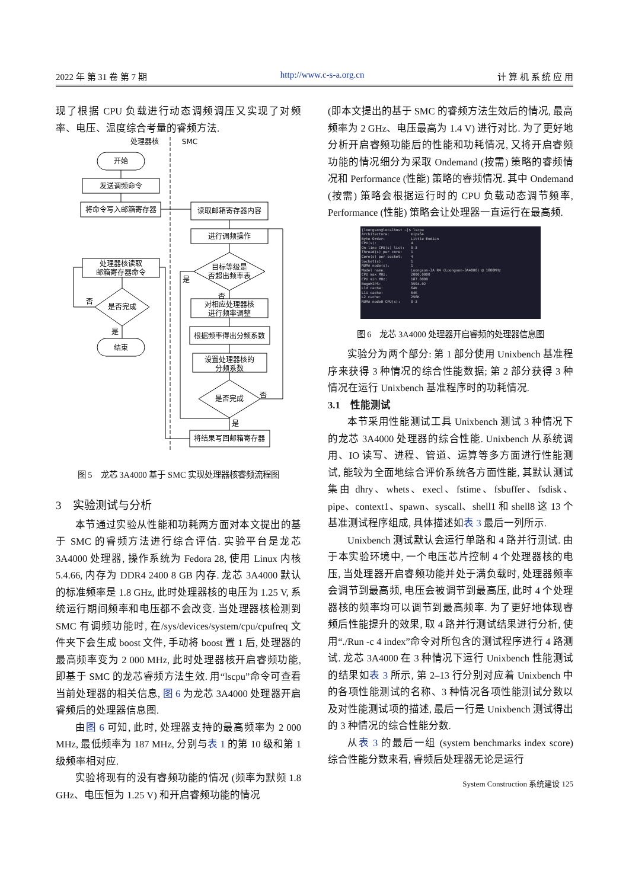2022 年 第 31 卷 第 7 期 http://www.c-s-a.org.cn 计 算 机 系 统 应 用
现了根据 CPU 负载进行动态调频调压又实现了对频率、电压、温度综合考量的睿频方法.
处理器核
SMC
开始
发送调频命令
将命令写入邮箱寄存器
读取邮箱寄存器内容
进行调频操作
目标等级是
否超出频率表
是
否
对相应处理器核
进行频率调整
根据频率得出分频系数
设置处理器核的
分频系数
是否完成
否
是
将结果写回邮箱寄存器
处理器核读取
邮箱寄存器命令
是否完成
否
是
结束
图 5　龙芯 3A4000 基于 SMC 实现处理器核睿频流程图
3　实验测试与分析
本节通过实验从性能和功耗两方面对本文提出的基于 SMC 的睿频方法进行综合评估. 实验平台是龙芯 3A4000 处理器, 操作系统为 Fedora 28, 使用 Linux 内核 5.4.66, 内存为 DDR4 2400 8 GB 内存. 龙芯 3A4000 默认的标准频率是 1.8 GHz, 此时处理器核的电压为 1.25 V, 系统运行期间频率和电压都不会改变. 当处理器核检测到 SMC 有调频功能时, 在/sys/devices/system/cpu/cpufreq 文件夹下会生成 boost 文件, 手动将 boost 置 1 后, 处理器的最高频率变为 2 000 MHz, 此时处理器核开启睿频功能, 即基于 SMC 的龙芯睿频方法生效. 用“lscpu”命令可查看当前处理器的相关信息, 图 6 为龙芯 3A4000 处理器开启睿频后的处理器信息图.
由图 6 可知, 此时, 处理器支持的最高频率为 2 000 MHz, 最低频率为 187 MHz, 分别与表 1 的第 10 级和第 1 级频率相对应.
实验将现有的没有睿频功能的情况 (频率为默频 1.8 GHz、电压恒为 1.25 V) 和开启睿频功能的情况
(即本文提出的基于 SMC 的睿频方法生效后的情况, 最高频率为 2 GHz、电压最高为 1.4 V) 进行对比. 为了更好地分析开启睿频功能后的性能和功耗情况, 又将开启睿频功能的情况细分为采取 Ondemand (按需) 策略的睿频情况和 Performance (性能) 策略的睿频情况. 其中 Ondemand (按需) 策略会根据运行时的 CPU 负载动态调节频率, Performance (性能) 策略会让处理器一直运行在最高频.
[loongson@localhost ~]$ lscpu Architecture: mips64 Byte Order: Little Endian CPU(s): 4 On-line CPU(s) list: 0-3 Thread(s) per core: 1 Core(s) per socket: 4 Socket(s): 1 NUMA node(s): 1 Model name: Loongson-3A R4 (Loongson-3A4000) @ 1800MHz CPU max MHz: 2000.0000 CPU min MHz: 187.0000 BogoMIPS: 3594.02 L1d cache: 64K L1i cache: 64K L2 cache: 256K NUMA node0 CPU(s): 0-3
图 6　龙芯 3A4000 处理器开启睿频的处理器信息图
实验分为两个部分: 第 1 部分使用 Unixbench 基准程序来获得 3 种情况的综合性能数据; 第 2 部分获得 3 种情况在运行 Unixbench 基准程序时的功耗情况.
3.1　性能测试
本节采用性能测试工具 Unixbench 测试 3 种情况下的龙芯 3A4000 处理器的综合性能. Unixbench 从系统调用、IO 读写、进程、管道、运算等多方面进行性能测试, 能较为全面地综合评价系统各方面性能, 其默认测试集由 dhry、whets、execl、fstime、fsbuffer、fsdisk、pipe、context1、spawn、syscall、shell1 和 shell8 这 13 个基准测试程序组成, 具体描述如表 3 最后一列所示.
Unixbench 测试默认会运行单路和 4 路并行测试. 由于本实验环境中, 一个电压芯片控制 4 个处理器核的电压, 当处理器开启睿频功能并处于满负载时, 处理器频率会调节到最高频, 电压会被调节到最高压, 此时 4 个处理器核的频率均可以调节到最高频率. 为了更好地体现睿频后性能提升的效果, 取 4 路并行测试结果进行分析, 使用“./Run -c 4 index”命令对所包含的测试程序进行 4 路测试. 龙芯 3A4000 在 3 种情况下运行 Unixbench 性能测试的结果如表 3 所示, 第 2–13 行分别对应着 Unixbench 中的各项性能测试的名称、3 种情况各项性能测试分数以及对性能测试项的描述, 最后一行是 Unixbench 测试得出的 3 种情况的综合性能分数.
从表 3 的最后一组 (system benchmarks index score) 综合性能分数来看, 睿频后处理器无论是运行
System Construction 系统建设 125